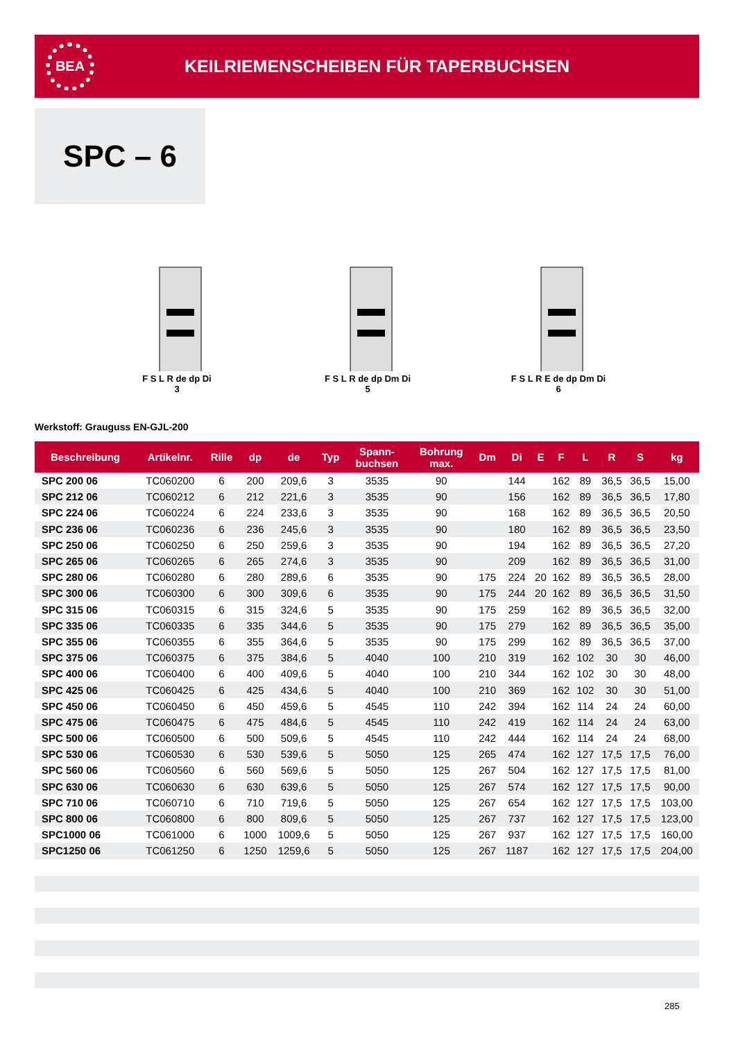BEA
KEILRIEMENSCHEIBEN FÜR TAPERBUCHSEN
SPC – 6
F S L R de dp Di
3
F S L R de dp Dm Di
5
F S L R E de dp Dm Di
6
Werkstoff: Grauguss EN-GJL-200
| Beschreibung | Artikelnr. | Rille | dp | de | Typ | Spann- buchsen | Bohrung max. | Dm | Di | E | F | L | R | S | kg |
| --- | --- | --- | --- | --- | --- | --- | --- | --- | --- | --- | --- | --- | --- | --- | --- |
| SPC 200 06 | TC060200 | 6 | 200 | 209,6 | 3 | 3535 | 90 | | 144 | | 162 | 89 | 36,5 | 36,5 | 15,00 |
| SPC 212 06 | TC060212 | 6 | 212 | 221,6 | 3 | 3535 | 90 | | 156 | | 162 | 89 | 36,5 | 36,5 | 17,80 |
| SPC 224 06 | TC060224 | 6 | 224 | 233,6 | 3 | 3535 | 90 | | 168 | | 162 | 89 | 36,5 | 36,5 | 20,50 |
| SPC 236 06 | TC060236 | 6 | 236 | 245,6 | 3 | 3535 | 90 | | 180 | | 162 | 89 | 36,5 | 36,5 | 23,50 |
| SPC 250 06 | TC060250 | 6 | 250 | 259,6 | 3 | 3535 | 90 | | 194 | | 162 | 89 | 36,5 | 36,5 | 27,20 |
| SPC 265 06 | TC060265 | 6 | 265 | 274,6 | 3 | 3535 | 90 | | 209 | | 162 | 89 | 36,5 | 36,5 | 31,00 |
| SPC 280 06 | TC060280 | 6 | 280 | 289,6 | 6 | 3535 | 90 | 175 | 224 | 20 | 162 | 89 | 36,5 | 36,5 | 28,00 |
| SPC 300 06 | TC060300 | 6 | 300 | 309,6 | 6 | 3535 | 90 | 175 | 244 | 20 | 162 | 89 | 36,5 | 36,5 | 31,50 |
| SPC 315 06 | TC060315 | 6 | 315 | 324,6 | 5 | 3535 | 90 | 175 | 259 | | 162 | 89 | 36,5 | 36,5 | 32,00 |
| SPC 335 06 | TC060335 | 6 | 335 | 344,6 | 5 | 3535 | 90 | 175 | 279 | | 162 | 89 | 36,5 | 36,5 | 35,00 |
| SPC 355 06 | TC060355 | 6 | 355 | 364,6 | 5 | 3535 | 90 | 175 | 299 | | 162 | 89 | 36,5 | 36,5 | 37,00 |
| SPC 375 06 | TC060375 | 6 | 375 | 384,6 | 5 | 4040 | 100 | 210 | 319 | | 162 | 102 | 30 | 30 | 46,00 |
| SPC 400 06 | TC060400 | 6 | 400 | 409,6 | 5 | 4040 | 100 | 210 | 344 | | 162 | 102 | 30 | 30 | 48,00 |
| SPC 425 06 | TC060425 | 6 | 425 | 434,6 | 5 | 4040 | 100 | 210 | 369 | | 162 | 102 | 30 | 30 | 51,00 |
| SPC 450 06 | TC060450 | 6 | 450 | 459,6 | 5 | 4545 | 110 | 242 | 394 | | 162 | 114 | 24 | 24 | 60,00 |
| SPC 475 06 | TC060475 | 6 | 475 | 484,6 | 5 | 4545 | 110 | 242 | 419 | | 162 | 114 | 24 | 24 | 63,00 |
| SPC 500 06 | TC060500 | 6 | 500 | 509,6 | 5 | 4545 | 110 | 242 | 444 | | 162 | 114 | 24 | 24 | 68,00 |
| SPC 530 06 | TC060530 | 6 | 530 | 539,6 | 5 | 5050 | 125 | 265 | 474 | | 162 | 127 | 17,5 | 17,5 | 76,00 |
| SPC 560 06 | TC060560 | 6 | 560 | 569,6 | 5 | 5050 | 125 | 267 | 504 | | 162 | 127 | 17,5 | 17,5 | 81,00 |
| SPC 630 06 | TC060630 | 6 | 630 | 639,6 | 5 | 5050 | 125 | 267 | 574 | | 162 | 127 | 17,5 | 17,5 | 90,00 |
| SPC 710 06 | TC060710 | 6 | 710 | 719,6 | 5 | 5050 | 125 | 267 | 654 | | 162 | 127 | 17,5 | 17,5 | 103,00 |
| SPC 800 06 | TC060800 | 6 | 800 | 809,6 | 5 | 5050 | 125 | 267 | 737 | | 162 | 127 | 17,5 | 17,5 | 123,00 |
| SPC1000 06 | TC061000 | 6 | 1000 | 1009,6 | 5 | 5050 | 125 | 267 | 937 | | 162 | 127 | 17,5 | 17,5 | 160,00 |
| SPC1250 06 | TC061250 | 6 | 1250 | 1259,6 | 5 | 5050 | 125 | 267 | 1187 | | 162 | 127 | 17,5 | 17,5 | 204,00 |
285